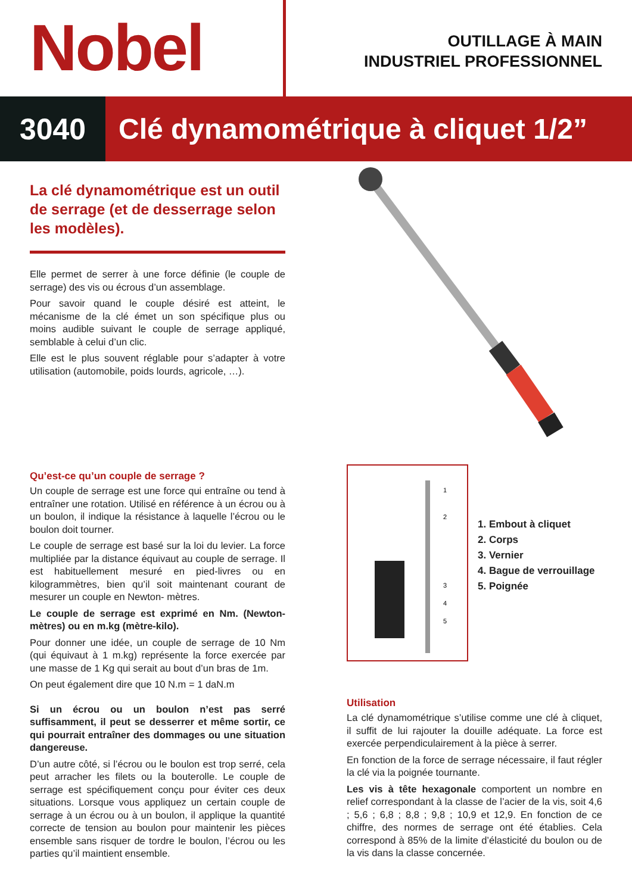Nobel
OUTILLAGE À MAIN
INDUSTRIEL PROFESSIONNEL
3040 Clé dynamométrique à cliquet 1/2”
La clé dynamométrique est un outil de serrage (et de desserrage selon les modèles).
Elle permet de serrer à une force définie (le couple de serrage) des vis ou écrous d’un assemblage.
Pour savoir quand le couple désiré est atteint, le mécanisme de la clé émet un son spécifique plus ou moins audible suivant le couple de serrage appliqué, semblable à celui d’un clic.
Elle est le plus souvent réglable pour s’adapter à votre utilisation (automobile, poids lourds, agricole, …).
Qu’est-ce qu’un couple de serrage ?
Un couple de serrage est une force qui entraîne ou tend à entraîner une rotation. Utilisé en référence à un écrou ou à un boulon, il indique la résistance à laquelle l’écrou ou le boulon doit tourner.
Le couple de serrage est basé sur la loi du levier. La force multipliée par la distance équivaut au couple de serrage. Il est habituellement mesuré en pied-livres ou en kilogrammètres, bien qu’il soit maintenant courant de mesurer un couple en Newton- mètres.
Le couple de serrage est exprimé en Nm. (Newton-mètres) ou en m.kg (mètre-kilo).
Pour donner une idée, un couple de serrage de 10 Nm (qui équivaut à 1 m.kg) représente la force exercée par une masse de 1 Kg qui serait au bout d’un bras de 1m.
On peut également dire que 10 N.m = 1 daN.m
Si un écrou ou un boulon n’est pas serré suffisamment, il peut se desserrer et même sortir, ce qui pourrait entraîner des dommages ou une situation dangereuse.
D’un autre côté, si l’écrou ou le boulon est trop serré, cela peut arracher les filets ou la bouterolle. Le couple de serrage est spécifiquement conçu pour éviter ces deux situations. Lorsque vous appliquez un certain couple de serrage à un écrou ou à un boulon, il applique la quantité correcte de tension au boulon pour maintenir les pièces ensemble sans risquer de tordre le boulon, l’écrou ou les parties qu’il maintient ensemble.
1
2
3
4
5
1. Embout à cliquet
2. Corps
3. Vernier
4. Bague de verrouillage
5. Poignée
Utilisation
La clé dynamométrique s’utilise comme une clé à cliquet, il suffit de lui rajouter la douille adéquate. La force est exercée perpendiculairement à la pièce à serrer.
En fonction de la force de serrage nécessaire, il faut régler la clé via la poignée tournante.
Les vis à tête hexagonale comportent un nombre en relief correspondant à la classe de l’acier de la vis, soit 4,6 ; 5,6 ; 6,8 ; 8,8 ; 9,8 ; 10,9 et 12,9. En fonction de ce chiffre, des normes de serrage ont été établies. Cela correspond à 85% de la limite d’élasticité du boulon ou de la vis dans la classe concernée.